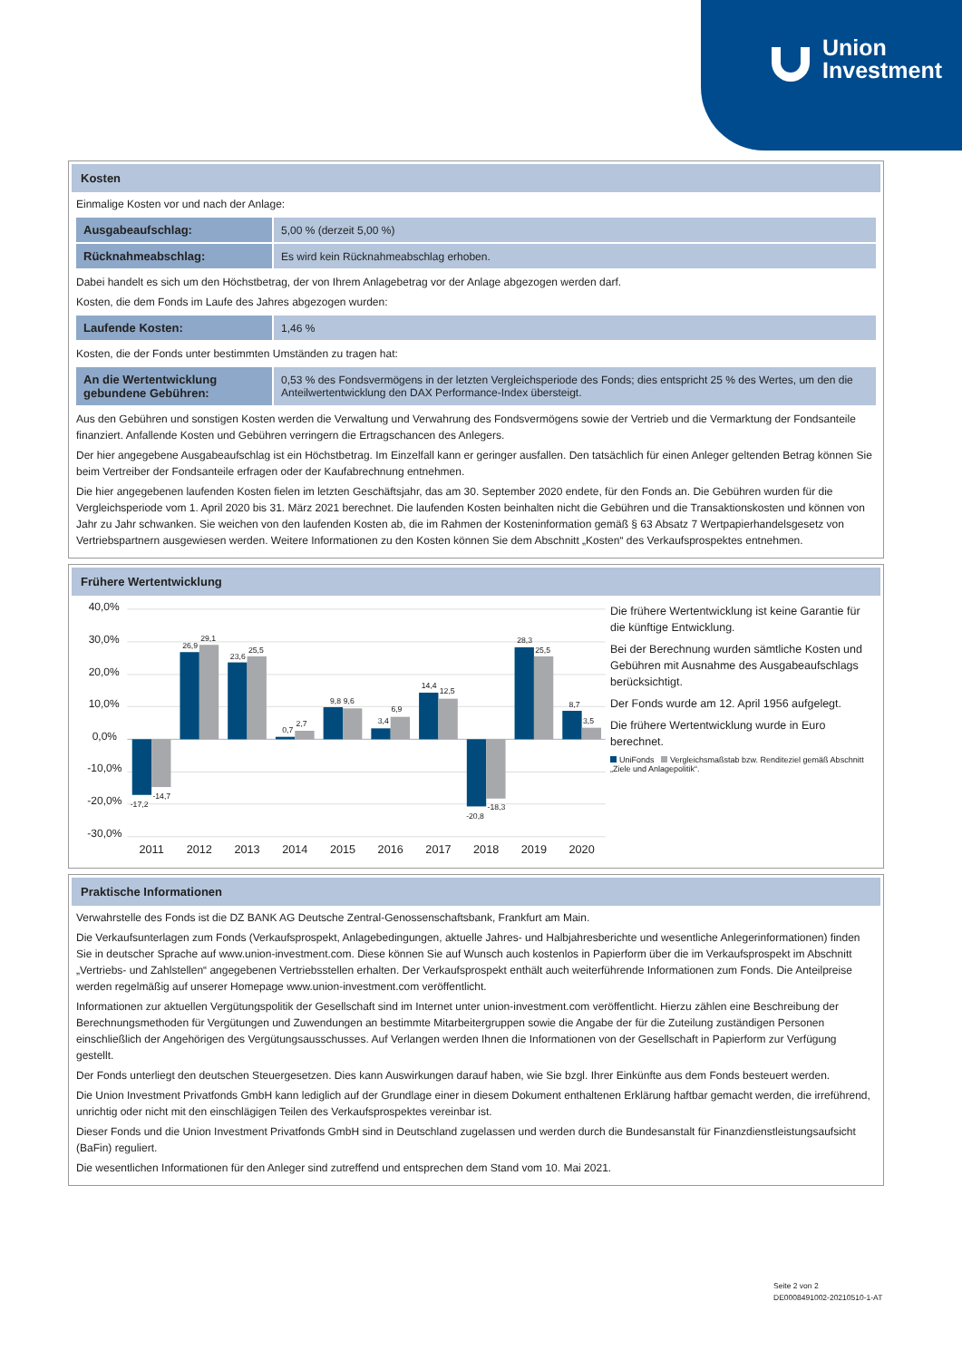Union
Investment
Kosten
Einmalige Kosten vor und nach der Anlage:
| Ausgabeaufschlag: | 5,00 % (derzeit 5,00 %) |
| Rücknahmeabschlag: | Es wird kein Rücknahmeabschlag erhoben. |
Dabei handelt es sich um den Höchstbetrag, der von Ihrem Anlagebetrag vor der Anlage abgezogen werden darf.
Kosten, die dem Fonds im Laufe des Jahres abgezogen wurden:
| Laufende Kosten: | 1,46 % |
Kosten, die der Fonds unter bestimmten Umständen zu tragen hat:
| An die Wertentwicklung gebundene Gebühren: | 0,53 % des Fondsvermögens in der letzten Vergleichsperiode des Fonds; dies entspricht 25 % des Wertes, um den die Anteilwertentwicklung den DAX Performance-Index übersteigt. |
Aus den Gebühren und sonstigen Kosten werden die Verwaltung und Verwahrung des Fondsvermögens sowie der Vertrieb und die Vermarktung der Fondsanteile finanziert. Anfallende Kosten und Gebühren verringern die Ertragschancen des Anlegers.
Der hier angegebene Ausgabeaufschlag ist ein Höchstbetrag. Im Einzelfall kann er geringer ausfallen. Den tatsächlich für einen Anleger geltenden Betrag können Sie beim Vertreiber der Fondsanteile erfragen oder der Kaufabrechnung entnehmen.
Die hier angegebenen laufenden Kosten fielen im letzten Geschäftsjahr, das am 30. September 2020 endete, für den Fonds an. Die Gebühren wurden für die Vergleichsperiode vom 1. April 2020 bis 31. März 2021 berechnet. Die laufenden Kosten beinhalten nicht die Gebühren und die Transaktionskosten und können von Jahr zu Jahr schwanken. Sie weichen von den laufenden Kosten ab, die im Rahmen der Kosteninformation gemäß § 63 Absatz 7 Wertpapierhandelsgesetz von Vertriebspartnern ausgewiesen werden. Weitere Informationen zu den Kosten können Sie dem Abschnitt „Kosten“ des Verkaufsprospektes entnehmen.
Frühere Wertentwicklung
40,0%
30,0%
20,0%
10,0%
0,0%
-10,0%
-20,0%
-30,0%
-17,2
-14,7
26,9
29,1
23,6
25,5
0,7
2,7
9,8
9,6
3,4
6,9
14,4
12,5
-20,8
-18,3
28,3
25,5
8,7
3,5
2011
2012
2013
2014
2015
2016
2017
2018
2019
2020
Die frühere Wertentwicklung ist keine Garantie für die künftige Entwicklung.
Bei der Berechnung wurden sämtliche Kosten und Gebühren mit Ausnahme des Ausgabeaufschlags berücksichtigt.
Der Fonds wurde am 12. April 1956 aufgelegt.
Die frühere Wertentwicklung wurde in Euro berechnet.
UniFonds Vergleichsmaßstab bzw. Renditeziel gemäß Abschnitt „Ziele und Anlagepolitik“.
Praktische Informationen
Verwahrstelle des Fonds ist die DZ BANK AG Deutsche Zentral-Genossenschaftsbank, Frankfurt am Main.
Die Verkaufsunterlagen zum Fonds (Verkaufsprospekt, Anlagebedingungen, aktuelle Jahres- und Halbjahresberichte und wesentliche Anlegerinformationen) finden Sie in deutscher Sprache auf www.union-investment.com. Diese können Sie auf Wunsch auch kostenlos in Papierform über die im Verkaufsprospekt im Abschnitt „Vertriebs- und Zahlstellen“ angegebenen Vertriebsstellen erhalten. Der Verkaufsprospekt enthält auch weiterführende Informationen zum Fonds. Die Anteilpreise werden regelmäßig auf unserer Homepage www.union-investment.com veröffentlicht.
Informationen zur aktuellen Vergütungspolitik der Gesellschaft sind im Internet unter union-investment.com veröffentlicht. Hierzu zählen eine Beschreibung der Berechnungsmethoden für Vergütungen und Zuwendungen an bestimmte Mitarbeitergruppen sowie die Angabe der für die Zuteilung zuständigen Personen einschließlich der Angehörigen des Vergütungsausschusses. Auf Verlangen werden Ihnen die Informationen von der Gesellschaft in Papierform zur Verfügung gestellt.
Der Fonds unterliegt den deutschen Steuergesetzen. Dies kann Auswirkungen darauf haben, wie Sie bzgl. Ihrer Einkünfte aus dem Fonds besteuert werden.
Die Union Investment Privatfonds GmbH kann lediglich auf der Grundlage einer in diesem Dokument enthaltenen Erklärung haftbar gemacht werden, die irreführend, unrichtig oder nicht mit den einschlägigen Teilen des Verkaufsprospektes vereinbar ist.
Dieser Fonds und die Union Investment Privatfonds GmbH sind in Deutschland zugelassen und werden durch die Bundesanstalt für Finanzdienstleistungsaufsicht (BaFin) reguliert.
Die wesentlichen Informationen für den Anleger sind zutreffend und entsprechen dem Stand vom 10. Mai 2021.
Seite 2 von 2
DE0008491002-20210510-1-AT